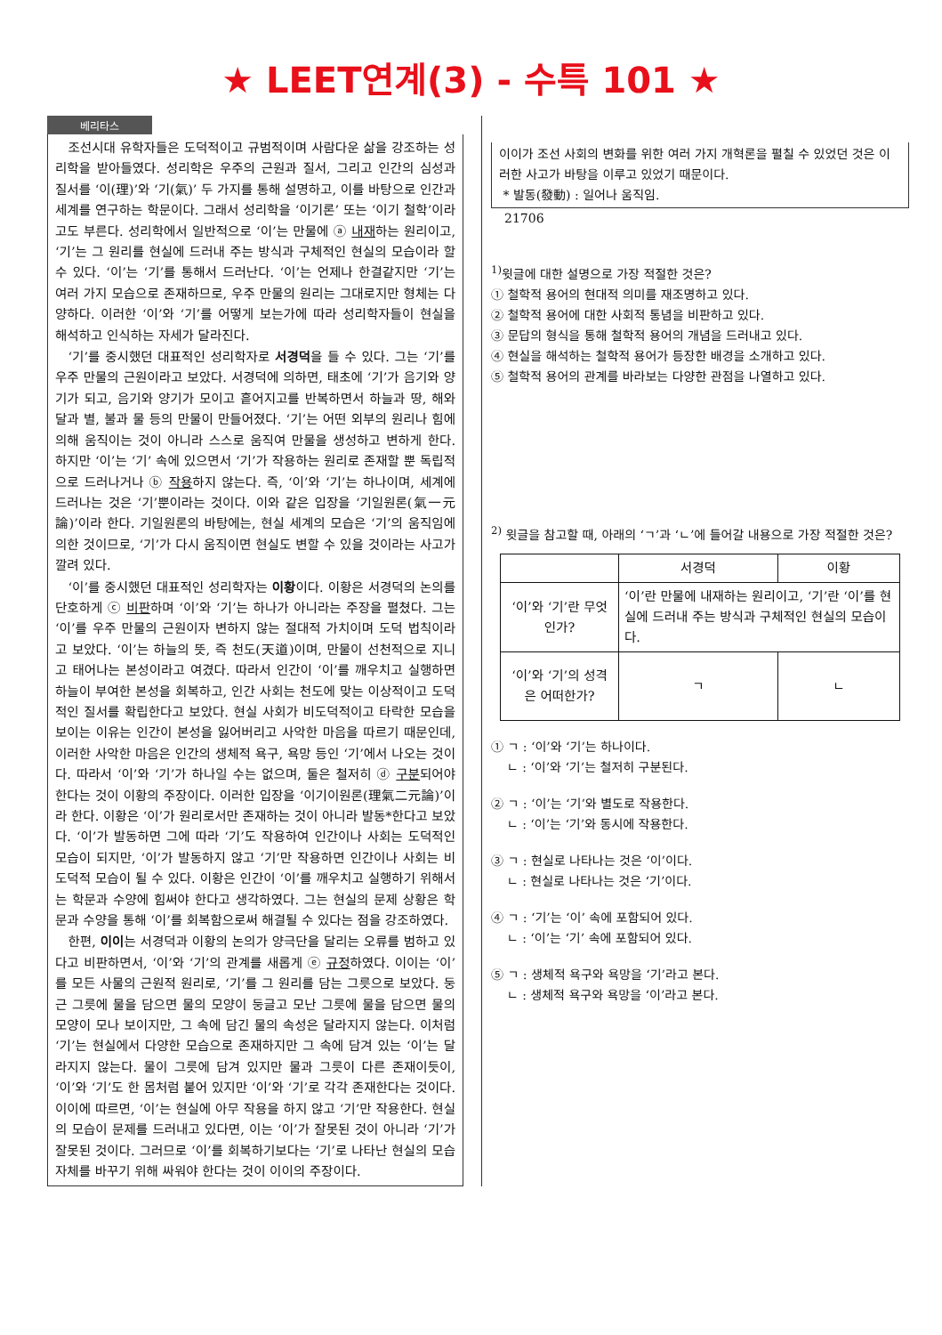★ LEET연계(3) - 수특 101 ★
베리타스
조선시대 유학자들은 도덕적이고 규범적이며 사람다운 삶을 강조하는 성리학을 받아들였다. 성리학은 우주의 근원과 질서, 그리고 인간의 심성과 질서를 ‘이(理)’와 ‘기(氣)’ 두 가지를 통해 설명하고, 이를 바탕으로 인간과 세계를 연구하는 학문이다. 그래서 성리학을 ‘이기론’ 또는 ‘이기 철학’이라고도 부른다. 성리학에서 일반적으로 ‘이’는 만물에 ⓐ 내재하는 원리이고, ‘기’는 그 원리를 현실에 드러내 주는 방식과 구체적인 현실의 모습이라 할 수 있다. ‘이’는 ‘기’를 통해서 드러난다. ‘이’는 언제나 한결같지만 ‘기’는 여러 가지 모습으로 존재하므로, 우주 만물의 원리는 그대로지만 형체는 다양하다. 이러한 ‘이’와 ‘기’를 어떻게 보는가에 따라 성리학자들이 현실을 해석하고 인식하는 자세가 달라진다.
‘기’를 중시했던 대표적인 성리학자로 서경덕을 들 수 있다. 그는 ‘기’를 우주 만물의 근원이라고 보았다. 서경덕에 의하면, 태초에 ‘기’가 음기와 양기가 되고, 음기와 양기가 모이고 흩어지고를 반복하면서 하늘과 땅, 해와 달과 별, 불과 물 등의 만물이 만들어졌다. ‘기’는 어떤 외부의 원리나 힘에 의해 움직이는 것이 아니라 스스로 움직여 만물을 생성하고 변하게 한다. 하지만 ‘이’는 ‘기’ 속에 있으면서 ‘기’가 작용하는 원리로 존재할 뿐 독립적으로 드러나거나 ⓑ 작용하지 않는다. 즉, ‘이’와 ‘기’는 하나이며, 세계에 드러나는 것은 ‘기’뿐이라는 것이다. 이와 같은 입장을 ‘기일원론(氣一元論)’이라 한다. 기일원론의 바탕에는, 현실 세계의 모습은 ‘기’의 움직임에 의한 것이므로, ‘기’가 다시 움직이면 현실도 변할 수 있을 것이라는 사고가 깔려 있다.
‘이’를 중시했던 대표적인 성리학자는 이황이다. 이황은 서경덕의 논의를 단호하게 ⓒ 비판하며 ‘이’와 ‘기’는 하나가 아니라는 주장을 펼쳤다. 그는 ‘이’를 우주 만물의 근원이자 변하지 않는 절대적 가치이며 도덕 법칙이라고 보았다. ‘이’는 하늘의 뜻, 즉 천도(天道)이며, 만물이 선천적으로 지니고 태어나는 본성이라고 여겼다. 따라서 인간이 ‘이’를 깨우치고 실행하면 하늘이 부여한 본성을 회복하고, 인간 사회는 천도에 맞는 이상적이고 도덕적인 질서를 확립한다고 보았다. 현실 사회가 비도덕적이고 타락한 모습을 보이는 이유는 인간이 본성을 잃어버리고 사악한 마음을 따르기 때문인데, 이러한 사악한 마음은 인간의 생체적 욕구, 욕망 등인 ‘기’에서 나오는 것이다. 따라서 ‘이’와 ‘기’가 하나일 수는 없으며, 둘은 철저히 ⓓ 구분되어야 한다는 것이 이황의 주장이다. 이러한 입장을 ‘이기이원론(理氣二元論)’이라 한다. 이황은 ‘이’가 원리로서만 존재하는 것이 아니라 발동*한다고 보았다. ‘이’가 발동하면 그에 따라 ‘기’도 작용하여 인간이나 사회는 도덕적인 모습이 되지만, ‘이’가 발동하지 않고 ‘기’만 작용하면 인간이나 사회는 비도덕적 모습이 될 수 있다. 이황은 인간이 ‘이’를 깨우치고 실행하기 위해서는 학문과 수양에 힘써야 한다고 생각하였다. 그는 현실의 문제 상황은 학문과 수양을 통해 ‘이’를 회복함으로써 해결될 수 있다는 점을 강조하였다.
한편, 이이는 서경덕과 이황의 논의가 양극단을 달리는 오류를 범하고 있다고 비판하면서, ‘이’와 ‘기’의 관계를 새롭게 ⓔ 규정하였다. 이이는 ‘이’를 모든 사물의 근원적 원리로, ‘기’를 그 원리를 담는 그릇으로 보았다. 둥근 그릇에 물을 담으면 물의 모양이 둥글고 모난 그릇에 물을 담으면 물의 모양이 모나 보이지만, 그 속에 담긴 물의 속성은 달라지지 않는다. 이처럼 ‘기’는 현실에서 다양한 모습으로 존재하지만 그 속에 담겨 있는 ‘이’는 달라지지 않는다. 물이 그릇에 담겨 있지만 물과 그릇이 다른 존재이듯이, ‘이’와 ‘기’도 한 몸처럼 붙어 있지만 ‘이’와 ‘기’로 각각 존재한다는 것이다. 이이에 따르면, ‘이’는 현실에 아무 작용을 하지 않고 ‘기’만 작용한다. 현실의 모습이 문제를 드러내고 있다면, 이는 ‘이’가 잘못된 것이 아니라 ‘기’가 잘못된 것이다. 그러므로 ‘이’를 회복하기보다는 ‘기’로 나타난 현실의 모습 자체를 바꾸기 위해 싸워야 한다는 것이 이이의 주장이다.
이이가 조선 사회의 변화를 위한 여러 가지 개혁론을 펼칠 수 있었던 것은 이러한 사고가 바탕을 이루고 있었기 때문이다.
* 발동(發動) : 일어나 움직임.
21706
<sup>1)</sup> 윗글에 대한 설명으로 가장 적절한 것은?
① 철학적 용어의 현대적 의미를 재조명하고 있다.
② 철학적 용어에 대한 사회적 통념을 비판하고 있다.
③ 문답의 형식을 통해 철학적 용어의 개념을 드러내고 있다.
④ 현실을 해석하는 철학적 용어가 등장한 배경을 소개하고 있다.
⑤ 철학적 용어의 관계를 바라보는 다양한 관점을 나열하고 있다.
<sup>2)</sup> 윗글을 참고할 때, 아래의 ‘ㄱ’과 ‘ㄴ’에 들어갈 내용으로 가장 적절한 것은?
| | 서경덕 | 이황 |
| ‘이’와 ‘기’란 무엇인가? | ‘이’란 만물에 내재하는 원리이고, ‘기’란 ‘이’를 현실에 드러내 주는 방식과 구체적인 현실의 모습이다. | |
| ‘이’와 ‘기’의 성격은 어떠한가? | ㄱ | ㄴ |
① ㄱ : ‘이’와 ‘기’는 하나이다.
ㄴ : ‘이’와 ‘기’는 철저히 구분된다.
② ㄱ : ‘이’는 ‘기’와 별도로 작용한다.
ㄴ : ‘이’는 ‘기’와 동시에 작용한다.
③ ㄱ : 현실로 나타나는 것은 ‘이’이다.
ㄴ : 현실로 나타나는 것은 ‘기’이다.
④ ㄱ : ‘기’는 ‘이’ 속에 포함되어 있다.
ㄴ : ‘이’는 ‘기’ 속에 포함되어 있다.
⑤ ㄱ : 생체적 욕구와 욕망을 ‘기’라고 본다.
ㄴ : 생체적 욕구와 욕망을 ‘이’라고 본다.